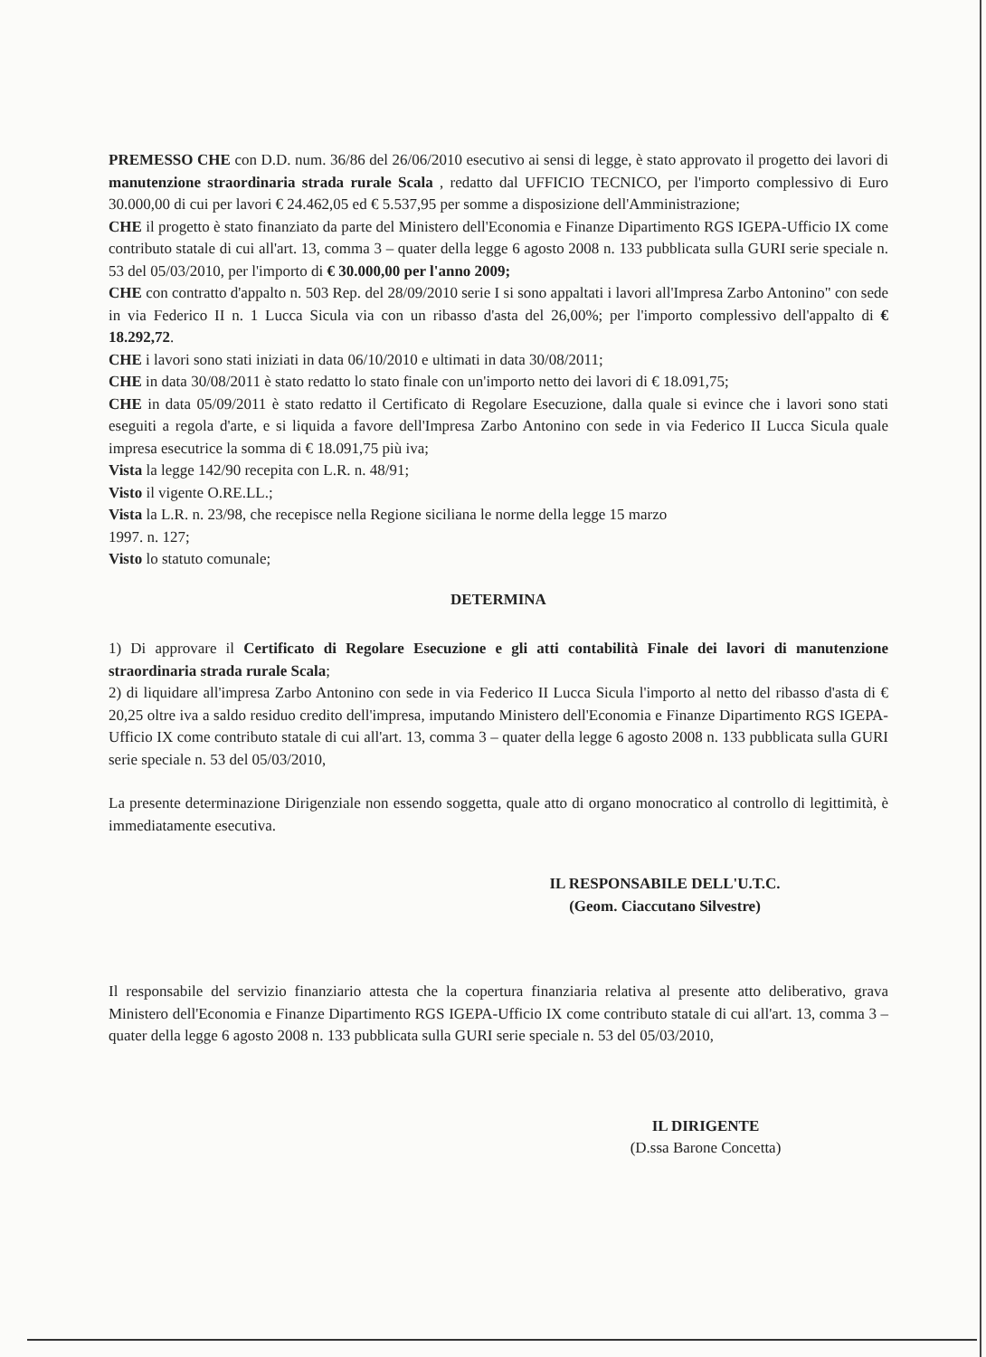PREMESSO CHE con D.D. num. 36/86 del 26/06/2010 esecutivo ai sensi di legge, è stato approvato il progetto dei lavori di manutenzione straordinaria strada rurale Scala , redatto dal UFFICIO TECNICO, per l'importo complessivo di Euro 30.000,00 di cui per lavori € 24.462,05 ed € 5.537,95 per somme a disposizione dell'Amministrazione;
CHE il progetto è stato finanziato da parte del Ministero dell'Economia e Finanze Dipartimento RGS IGEPA-Ufficio IX come contributo statale di cui all'art. 13, comma 3 – quater della legge 6 agosto 2008 n. 133 pubblicata sulla GURI serie speciale n. 53 del 05/03/2010, per l'importo di € 30.000,00 per l'anno 2009;
CHE con contratto d'appalto n. 503 Rep. del 28/09/2010 serie I si sono appaltati i lavori all'Impresa Zarbo Antonino" con sede in via Federico II n. 1 Lucca Sicula via con un ribasso d'asta del 26,00%; per l'importo complessivo dell'appalto di € 18.292,72.
CHE i lavori sono stati iniziati in data 06/10/2010 e ultimati in data 30/08/2011;
CHE in data 30/08/2011 è stato redatto lo stato finale con un'importo netto dei lavori di € 18.091,75;
CHE in data 05/09/2011 è stato redatto il Certificato di Regolare Esecuzione, dalla quale si evince che i lavori sono stati eseguiti a regola d'arte, e si liquida a favore dell'Impresa Zarbo Antonino con sede in via Federico II Lucca Sicula quale impresa esecutrice la somma di € 18.091,75 più iva;
Vista la legge 142/90 recepita con L.R. n. 48/91;
Visto il vigente O.RE.LL.;
Vista la L.R. n. 23/98, che recepisce nella Regione siciliana le norme della legge 15 marzo
1997. n. 127;
Visto lo statuto comunale;
DETERMINA
1) Di approvare il Certificato di Regolare Esecuzione e gli atti contabilità Finale dei lavori di manutenzione straordinaria strada rurale Scala;
2) di liquidare all'impresa Zarbo Antonino con sede in via Federico II Lucca Sicula l'importo al netto del ribasso d'asta di € 20,25 oltre iva a saldo residuo credito dell'impresa, imputando Ministero dell'Economia e Finanze Dipartimento RGS IGEPA-Ufficio IX come contributo statale di cui all'art. 13, comma 3 – quater della legge 6 agosto 2008 n. 133 pubblicata sulla GURI serie speciale n. 53 del 05/03/2010,
La presente determinazione Dirigenziale non essendo soggetta, quale atto di organo monocratico al controllo di legittimità, è immediatamente esecutiva.
IL RESPONSABILE DELL'U.T.C.
(Geom. Ciaccutano Silvestre)
Il responsabile del servizio finanziario attesta che la copertura finanziaria relativa al presente atto deliberativo, grava Ministero dell'Economia e Finanze Dipartimento RGS IGEPA-Ufficio IX come contributo statale di cui all'art. 13, comma 3 – quater della legge 6 agosto 2008 n. 133 pubblicata sulla GURI serie speciale n. 53 del 05/03/2010,
IL DIRIGENTE
(D.ssa Barone Concetta)